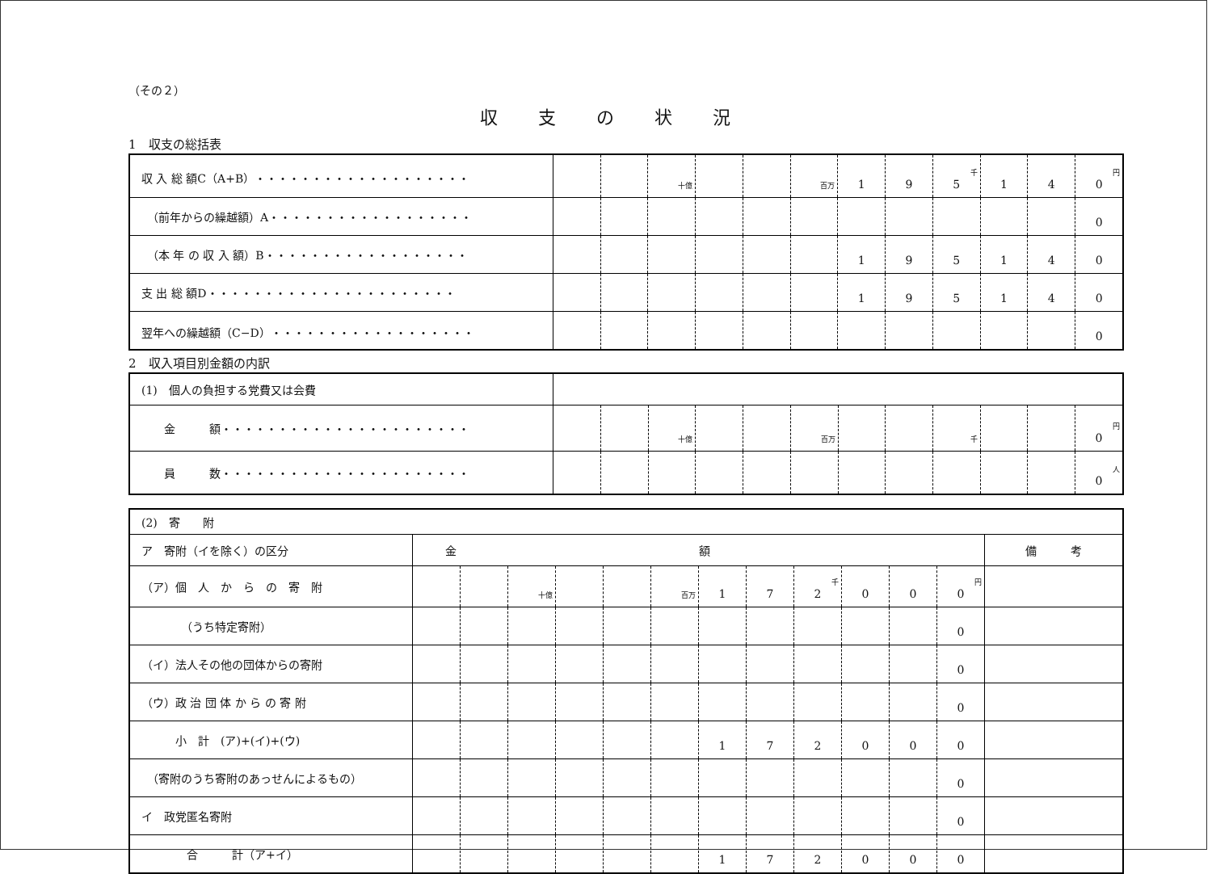（その２）
収支の状況
1　収支の総括表
| 収 入 総 額C（A+B）・・・・・・・・・・・・・・・・・・・ | | | 十億 | | | 百万 | 1 | 9 | 千 5 | 1 | 4 | 円 0 |
| （前年からの繰越額）A・・・・・・・・・・・・・・・・・・ | | | | | | | | | | | | 0 |
| （本 年 の 収 入 額）B・・・・・・・・・・・・・・・・・・ | | | | | | | 1 | 9 | 5 | 1 | 4 | 0 |
| 支 出 総 額D・・・・・・・・・・・・・・・・・・・・・・ | | | | | | | 1 | 9 | 5 | 1 | 4 | 0 |
| 翌年への繰越額（C−D）・・・・・・・・・・・・・・・・・・ | | | | | | | | | | | | 0 |
2　収入項目別金額の内訳
| (1) 個人の負担する党費又は会費 | | | | | | | | | | | | |
| 金 額・・・・・・・・・・・・・・・・・・・・・・ | | | 十億 | | | 百万 | | | 千 | | | 円 0 |
| 員 数・・・・・・・・・・・・・・・・・・・・・・ | | | | | | | | | | | | 人 0 |
| (2) 寄 附 | | | | | | | | | | | | | |
| ア 寄附（イを除く）の区分 | 金額 | | | | | | | | | | | | 備 考 |
| （ア）個 人 か ら の 寄 附 | | | 十億 | | | 百万 | 1 | 7 | 千 2 | 0 | 0 | 円 0 | |
| （うち特定寄附） | | | | | | | | | | | | 0 | |
| （イ）法人その他の団体からの寄附 | | | | | | | | | | | | 0 | |
| （ウ）政 治 団 体 か ら の 寄 附 | | | | | | | | | | | | 0 | |
| 小 計 (ア)+(イ)+(ウ) | | | | | | | 1 | 7 | 2 | 0 | 0 | 0 | |
| （寄附のうち寄附のあっせんによるもの） | | | | | | | | | | | | 0 | |
| イ 政党匿名寄附 | | | | | | | | | | | | 0 | |
| 合 計（ア+イ） | | | | | | | 1 | 7 | 2 | 0 | 0 | 0 | |